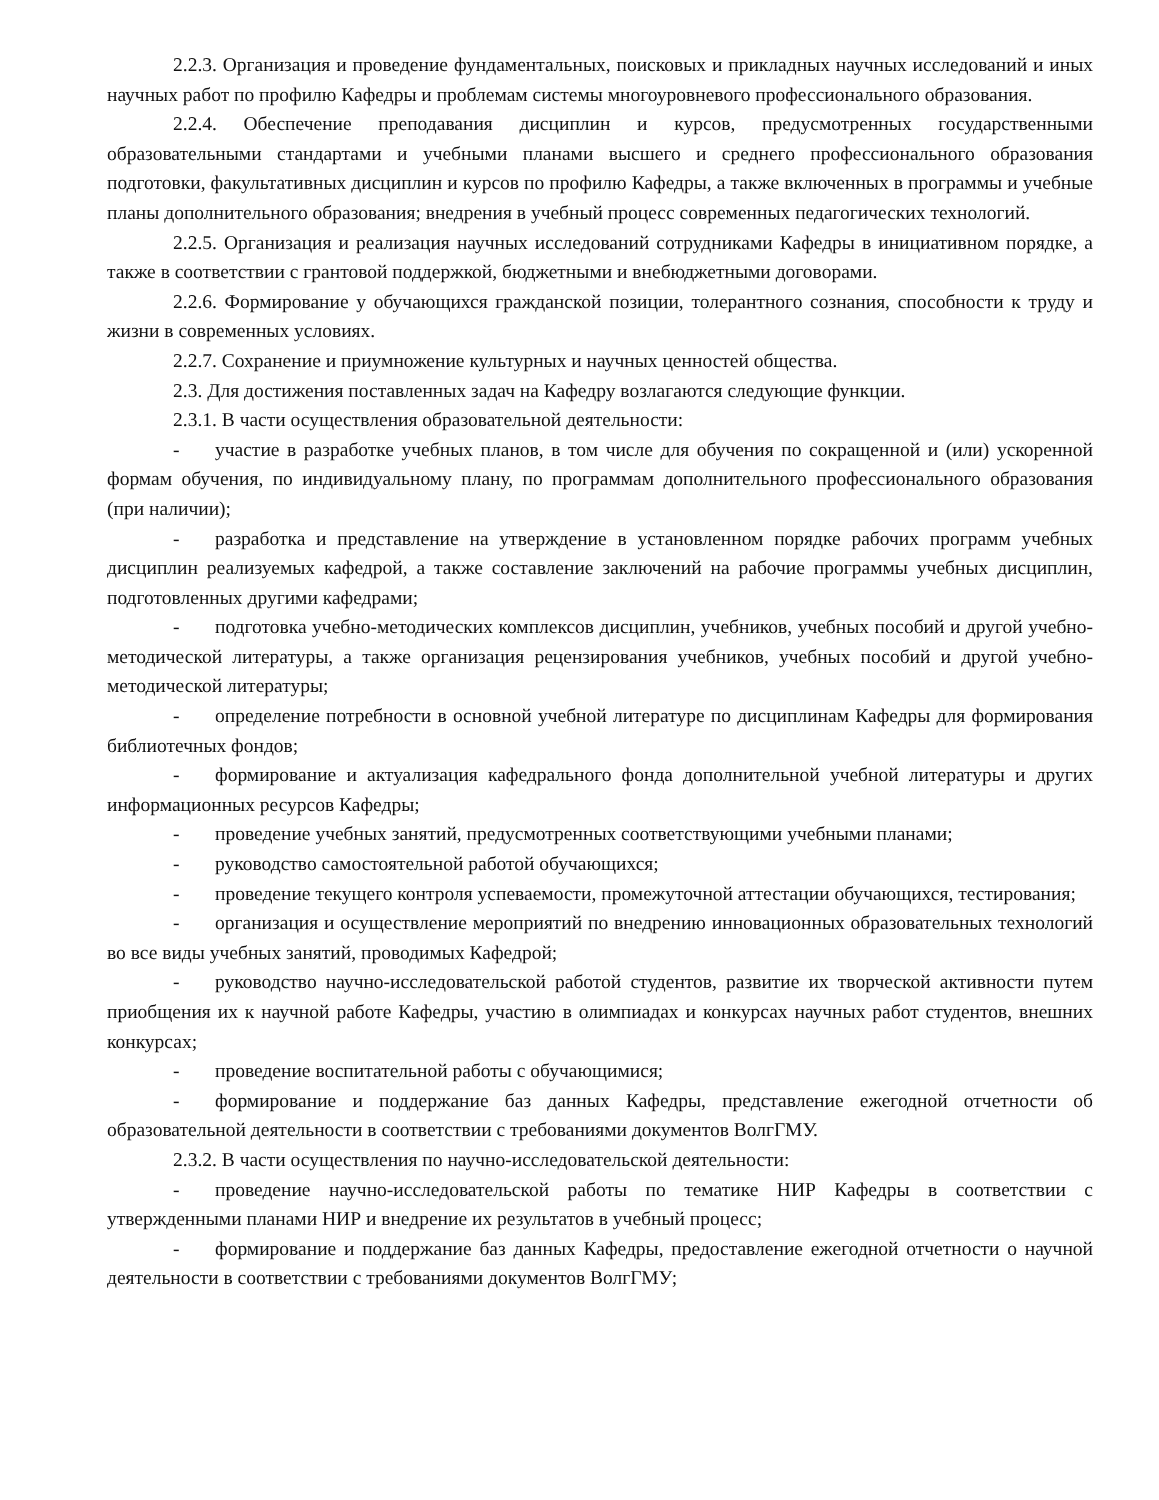2.2.3. Организация и проведение фундаментальных, поисковых и прикладных научных исследований и иных научных работ по профилю Кафедры и проблемам системы многоуровневого профессионального образования.
2.2.4. Обеспечение преподавания дисциплин и курсов, предусмотренных государственными образовательными стандартами и учебными планами высшего и среднего профессионального образования подготовки, факультативных дисциплин и курсов по профилю Кафедры, а также включенных в программы и учебные планы дополнительного образования; внедрения в учебный процесс современных педагогических технологий.
2.2.5. Организация и реализация научных исследований сотрудниками Кафедры в инициативном порядке, а также в соответствии с грантовой поддержкой, бюджетными и внебюджетными договорами.
2.2.6. Формирование у обучающихся гражданской позиции, толерантного сознания, способности к труду и жизни в современных условиях.
2.2.7. Сохранение и приумножение культурных и научных ценностей общества.
2.3. Для достижения поставленных задач на Кафедру возлагаются следующие функции.
2.3.1. В части осуществления образовательной деятельности:
- участие в разработке учебных планов, в том числе для обучения по сокращенной и (или) ускоренной формам обучения, по индивидуальному плану, по программам дополнительного профессионального образования (при наличии);
- разработка и представление на утверждение в установленном порядке рабочих программ учебных дисциплин реализуемых кафедрой, а также составление заключений на рабочие программы учебных дисциплин, подготовленных другими кафедрами;
- подготовка учебно-методических комплексов дисциплин, учебников, учебных пособий и другой учебно-методической литературы, а также организация рецензирования учебников, учебных пособий и другой учебно-методической литературы;
- определение потребности в основной учебной литературе по дисциплинам Кафедры для формирования библиотечных фондов;
- формирование и актуализация кафедрального фонда дополнительной учебной литературы и других информационных ресурсов Кафедры;
- проведение учебных занятий, предусмотренных соответствующими учебными планами;
- руководство самостоятельной работой обучающихся;
- проведение текущего контроля успеваемости, промежуточной аттестации обучающихся, тестирования;
- организация и осуществление мероприятий по внедрению инновационных образовательных технологий во все виды учебных занятий, проводимых Кафедрой;
- руководство научно-исследовательской работой студентов, развитие их творческой активности путем приобщения их к научной работе Кафедры, участию в олимпиадах и конкурсах научных работ студентов, внешних конкурсах;
- проведение воспитательной работы с обучающимися;
- формирование и поддержание баз данных Кафедры, представление ежегодной отчетности об образовательной деятельности в соответствии с требованиями документов ВолгГМУ.
2.3.2. В части осуществления по научно-исследовательской деятельности:
- проведение научно-исследовательской работы по тематике НИР Кафедры в соответствии с утвержденными планами НИР и внедрение их результатов в учебный процесс;
- формирование и поддержание баз данных Кафедры, предоставление ежегодной отчетности о научной деятельности в соответствии с требованиями документов ВолгГМУ;